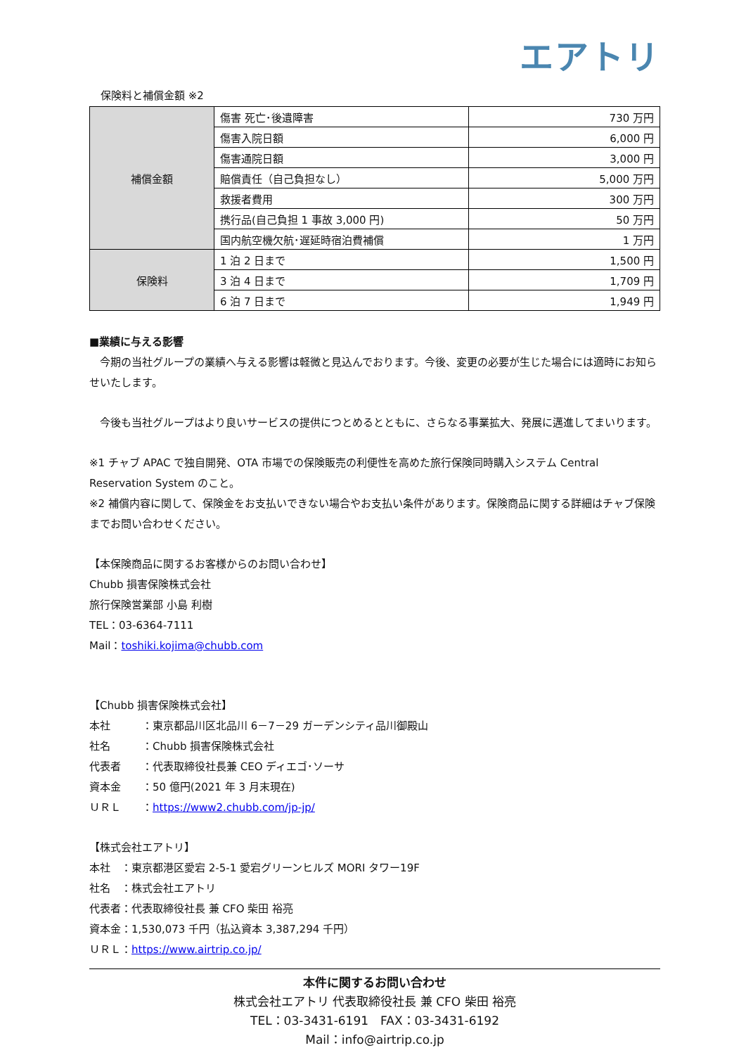エアトリ
保険料と補償金額 ※2
| 補償金額 | 傷害 死亡･後遺障害 | 730 万円 |
| | 傷害入院日額 | 6,000 円 |
| | 傷害通院日額 | 3,000 円 |
| | 賠償責任（自己負担なし） | 5,000 万円 |
| | 救援者費用 | 300 万円 |
| | 携行品(自己負担 1 事故 3,000 円) | 50 万円 |
| | 国内航空機欠航･遅延時宿泊費補償 | 1 万円 |
| 保険料 | 1 泊 2 日まで | 1,500 円 |
| | 3 泊 4 日まで | 1,709 円 |
| | 6 泊 7 日まで | 1,949 円 |
■業績に与える影響
　今期の当社グループの業績へ与える影響は軽微と見込んでおります。今後、変更の必要が生じた場合には適時にお知らせいたします。
　今後も当社グループはより良いサービスの提供につとめるとともに、さらなる事業拡大、発展に邁進してまいります。
※1 チャブ APAC で独自開発、OTA 市場での保険販売の利便性を高めた旅行保険同時購入システム Central Reservation System のこと。
※2 補償内容に関して、保険金をお支払いできない場合やお支払い条件があります。保険商品に関する詳細はチャブ保険までお問い合わせください。
【本保険商品に関するお客様からのお問い合わせ】
Chubb 損害保険株式会社
旅行保険営業部 小島 利樹
TEL：03-6364-7111
Mail：toshiki.kojima@chubb.com
【Chubb 損害保険株式会社】
本社　　　：東京都品川区北品川 6－7－29 ガーデンシティ品川御殿山
社名　　　：Chubb 損害保険株式会社
代表者　　：代表取締役社長兼 CEO ディエゴ･ソーサ
資本金　　：50 億円(2021 年 3 月末現在)
ＵＲＬ　　：https://www2.chubb.com/jp-jp/
【株式会社エアトリ】
本社　：東京都港区愛宕 2-5-1 愛宕グリーンヒルズ MORI タワー19F
社名　：株式会社エアトリ
代表者：代表取締役社長 兼 CFO 柴田 裕亮
資本金：1,530,073 千円（払込資本 3,387,294 千円）
ＵＲＬ：https://www.airtrip.co.jp/
本件に関するお問い合わせ
株式会社エアトリ 代表取締役社長 兼 CFO 柴田 裕亮
TEL：03-3431-6191　FAX：03-3431-6192
Mail：info@airtrip.co.jp